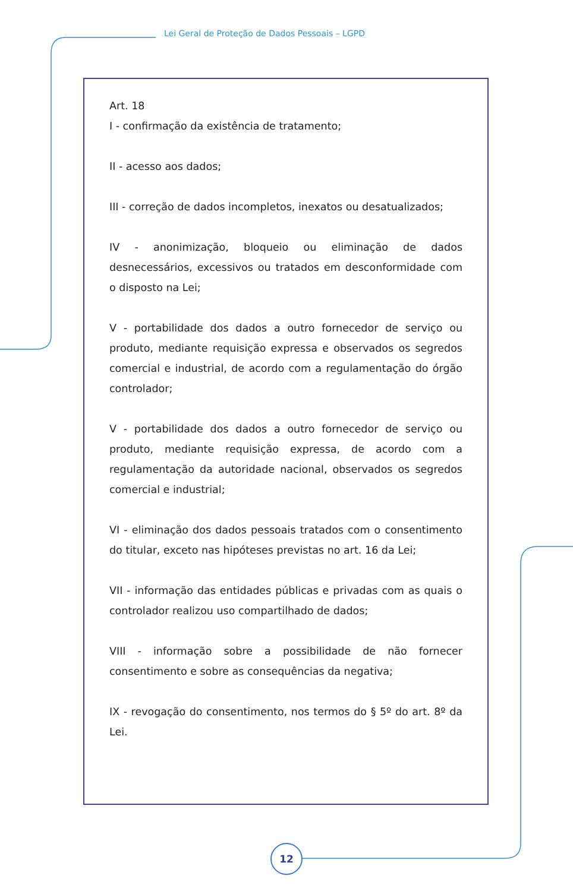Lei Geral de Proteção de Dados Pessoais – LGPD
Art. 18
I - confirmação da existência de tratamento;
II - acesso aos dados;
III - correção de dados incompletos, inexatos ou desatualizados;
IV - anonimização, bloqueio ou eliminação de dados desnecessários, excessivos ou tratados em desconformidade com o disposto na Lei;
V - portabilidade dos dados a outro fornecedor de serviço ou produto, mediante requisição expressa e observados os segredos comercial e industrial, de acordo com a regulamentação do órgão controlador;
V - portabilidade dos dados a outro fornecedor de serviço ou produto, mediante requisição expressa, de acordo com a regulamentação da autoridade nacional, observados os segredos comercial e industrial;
VI - eliminação dos dados pessoais tratados com o consentimento do titular, exceto nas hipóteses previstas no art. 16 da Lei;
VII - informação das entidades públicas e privadas com as quais o controlador realizou uso compartilhado de dados;
VIII - informação sobre a possibilidade de não fornecer consentimento e sobre as consequências da negativa;
IX - revogação do consentimento, nos termos do § 5º do art. 8º da Lei.
12